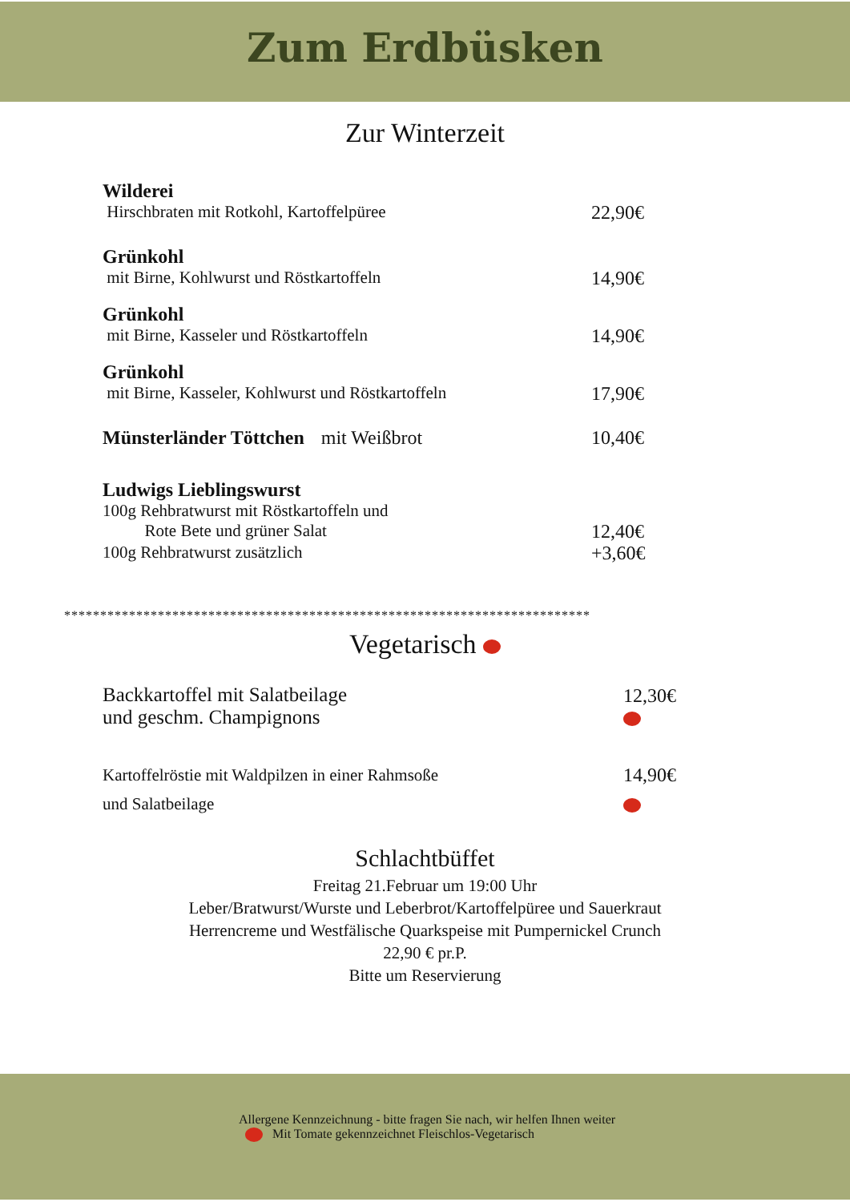Zum Erdbüsken
Zur Winterzeit
Wilderei
Hirschbraten mit Rotkohl, Kartoffelpüree 22,90€
Grünkohl
mit Birne, Kohlwurst und Röstkartoffeln 14,90€
Grünkohl
mit Birne, Kasseler und Röstkartoffeln 14,90€
Grünkohl
mit Birne, Kasseler, Kohlwurst und Röstkartoffeln 17,90€
Münsterländer Töttchen mit Weißbrot 10,40€
Ludwigs Lieblingswurst
100g Rehbratwurst mit Röstkartoffeln und
Rote Bete und grüner Salat 12,40€
100g Rehbratwurst zusätzlich +3,60€
*************************************************************************
Vegetarisch
Backkartoffel mit Salatbeilage
und geschm. Champignons 12,30€
Kartoffelröstie mit Waldpilzen in einer Rahmsoße
und Salatbeilage 14,90€
Schlachtbüffet
Freitag 21.Februar um 19:00 Uhr
Leber/Bratwurst/Wurste und Leberbrot/Kartoffelpüree und Sauerkraut
Herrencreme und Westfälische Quarkspeise mit Pumpernickel Crunch
22,90 € pr.P.
Bitte um Reservierung
Allergene Kennzeichnung - bitte fragen Sie nach, wir helfen Ihnen weiter
Mit Tomate gekennzeichnet Fleischlos-Vegetarisch